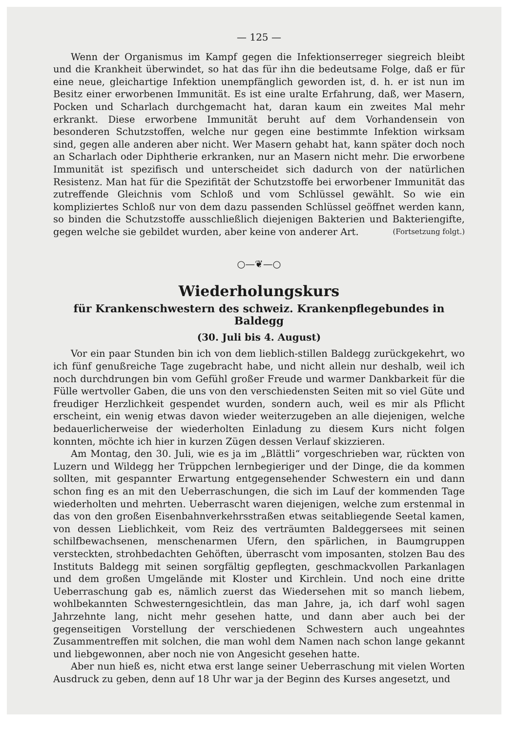— 125 —
Wenn der Organismus im Kampf gegen die Infektionserreger siegreich bleibt und die Krankheit überwindet, so hat das für ihn die bedeutsame Folge, daß er für eine neue, gleichartige Infektion unempfänglich geworden ist, d. h. er ist nun im Besitz einer erworbenen Immunität. Es ist eine uralte Erfahrung, daß, wer Masern, Pocken und Scharlach durchgemacht hat, daran kaum ein zweites Mal mehr erkrankt. Diese erworbene Immunität beruht auf dem Vorhandensein von besonderen Schutzstoffen, welche nur gegen eine bestimmte Infektion wirksam sind, gegen alle anderen aber nicht. Wer Masern gehabt hat, kann später doch noch an Scharlach oder Diphtherie erkranken, nur an Masern nicht mehr. Die erworbene Immunität ist spezifisch und unterscheidet sich dadurch von der natürlichen Resistenz. Man hat für die Spezifität der Schutzstoffe bei erworbener Immunität das zutreffende Gleichnis vom Schloß und vom Schlüssel gewählt. So wie ein kompliziertes Schloß nur von dem dazu passenden Schlüssel geöffnet werden kann, so binden die Schutzstoffe ausschließlich diejenigen Bakterien und Bakteriengifte, gegen welche sie gebildet wurden, aber keine von anderer Art. (Fortsetzung folgt.)
○—❦—○
Wiederholungskurs
für Krankenschwestern des schweiz. Krankenpflegebundes in Baldegg
(30. Juli bis 4. August)
Vor ein paar Stunden bin ich von dem lieblich-stillen Baldegg zurückgekehrt, wo ich fünf genußreiche Tage zugebracht habe, und nicht allein nur deshalb, weil ich noch durchdrungen bin vom Gefühl großer Freude und warmer Dankbarkeit für die Fülle wertvoller Gaben, die uns von den verschiedensten Seiten mit so viel Güte und freudiger Herzlichkeit gespendet wurden, sondern auch, weil es mir als Pflicht erscheint, ein wenig etwas davon wieder weiterzugeben an alle diejenigen, welche bedauerlicherweise der wiederholten Einladung zu diesem Kurs nicht folgen konnten, möchte ich hier in kurzen Zügen dessen Verlauf skizzieren.
Am Montag, den 30. Juli, wie es ja im „Blättli“ vorgeschrieben war, rückten von Luzern und Wildegg her Trüppchen lernbegieriger und der Dinge, die da kommen sollten, mit gespannter Erwartung entgegensehender Schwestern ein und dann schon fing es an mit den Ueberraschungen, die sich im Lauf der kommenden Tage wiederholten und mehrten. Ueberrascht waren diejenigen, welche zum erstenmal in das von den großen Eisenbahnverkehrsstraßen etwas seitabliegende Seetal kamen, von dessen Lieblichkeit, vom Reiz des verträumten Baldeggersees mit seinen schilfbewachsenen, menschenarmen Ufern, den spärlichen, in Baumgruppen versteckten, strohbedachten Gehöften, überrascht vom imposanten, stolzen Bau des Instituts Baldegg mit seinen sorgfältig gepflegten, geschmackvollen Parkanlagen und dem großen Umgelände mit Kloster und Kirchlein. Und noch eine dritte Ueberraschung gab es, nämlich zuerst das Wiedersehen mit so manch liebem, wohlbekannten Schwesterngesichtlein, das man Jahre, ja, ich darf wohl sagen Jahrzehnte lang, nicht mehr gesehen hatte, und dann aber auch bei der gegenseitigen Vorstellung der verschiedenen Schwestern auch ungeahntes Zusammentreffen mit solchen, die man wohl dem Namen nach schon lange gekannt und liebgewonnen, aber noch nie von Angesicht gesehen hatte.
Aber nun hieß es, nicht etwa erst lange seiner Ueberraschung mit vielen Worten Ausdruck zu geben, denn auf 18 Uhr war ja der Beginn des Kurses angesetzt, und